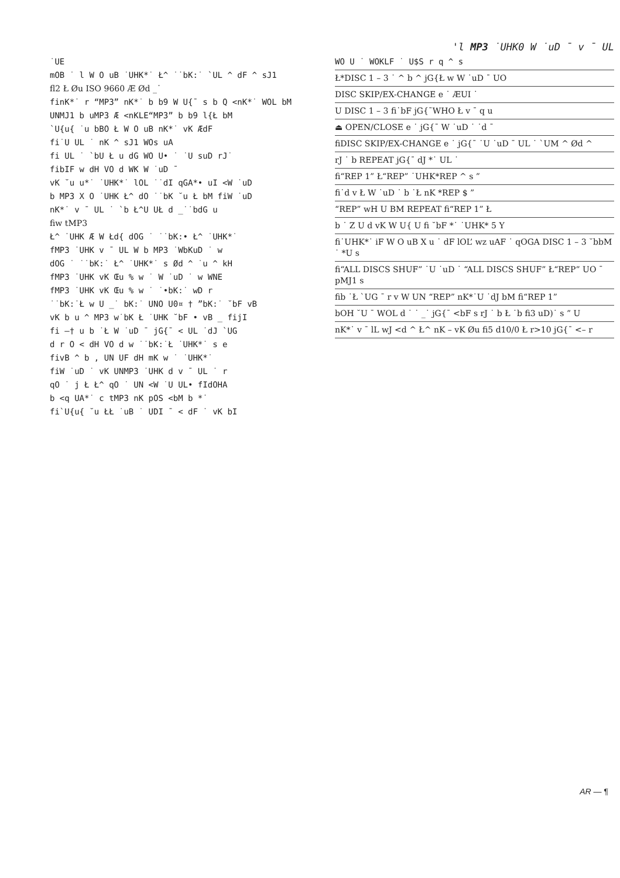'l MP3 ˙UHK0 W ˙uD ¯ v ¯ UL
˙UE
mOB ˙ l W O uB ˙UHK*˙ Ł^ ˙˙bK:˙ `UL ^ dF ^ sJ1
fl2 Ł Øu ISO 9660 Æ Ød _˙
finK*˙ r “MP3” nK*˙ b b9 W U{¯ s b Q <nK*˙ WOL bM
UNMJ1 b uMP3 Æ <nKLE“MP3” b b9 l{Ł bM
`U{u{ ˙u bBO Ł W O uB nK*˙ vK ÆdF
fi˙U UL ˙ nK ^ sJ1 WOs uA
fi UL ˙ `bU Ł u dG WO U• ˙ ˙U suD rJ˙
fibIF w dH VO d WK W ˙uD ¯
vK ˘u u*˙ ˙UHK*˙ lOL ˙˙dI qGA*• uI <W ˙uD
b MP3 X O ˙UHK Ł^ dO ˙˙bK ˘u Ł bM fiW ˙uD
nK*˙ v ¯ UL ˙ `b Ł^U UŁ d _˙˙bdG u
fiw tMP3
Ł^ ˙UHK Æ W Łd{ dOG ˙ ˙˙bK:• Ł^ ˙UHK*˙
fMP3 ˙UHK v ¯ UL W b MP3 ˙WbKuD ˙ w
dOG ˙ ˙˙bK:˙ Ł^ ˙UHK*˙ s Ød ^ ˙u ^ kH
fMP3 ˙UHK vK Œu % w ˙ W ˙uD ˙ w WNE
fMP3 ˙UHK vK Œu % w ˙ ˙•bK:˙ wD r
˙˙bK:˙Ł w U _˙ bK:˙ UNO U0¤ † ”bK:˙ ˘bF vB
vK b u ^ MP3 w˙bK Ł ˙UHK ˘bF • vB _ fijI
fi –† u b ˙Ł W ˙uD ¯ jG{¯ < UL ˙dJ `UG
d r O < dH VO d w ˙˙bK:˙Ł ˙UHK*˙ s e
fivB ^ b , UN UF dH mK w ˙ ˙UHK*˙
fiW ˙uD ˙ vK UNMP3 ˙UHK d v ¯ UL ˙ r
qO ˙ j Ł Ł^ qO ˙ UN <W ˙U UL• fIdOHA
b <q UA*˙ c tMP3 nK pOS <bM b *˙
fi`U{u{ ˘u ŁŁ ˙uB ˙ UDI ¯ < dF ˙ vK bI
WO U ˙ WOKLF ˙ U$S r q ^ s
Ł*DISC 1 – 3 ˙ ^ b ^ jG{Ł w W ˙uD ¯ UO
DISC SKIP/EX-CHANGE e ˙ ÆUI ˙
U DISC 1 – 3 fi˙bF jG{¯WHO Ł v ¯ q u
⏏ OPEN/CLOSE e ˙ jG{¯ W ˙uD ˙ ˙d ¯
fiDISC SKIP/EX-CHANGE e ˙ jG{¯ ˙U ˙uD ¯ UL ˙ `UM ^ Ød ^
rJ ˙ b REPEAT jG{¯ dJ *˙ UL ˙
fi“REP 1” Ł“REP” ˙UHK*REP ^ s ”
fi˙d v Ł W ˙uD ˙ b ˙Ł nK *REP $ ”
“REP” wH U BM REPEAT fi“REP 1” Ł
b ˙ Z U d vK W U{ U fi ˘bF *˙ ˙UHK* 5 Y
fi˙UHK*˙ iF W O uB X u ˙ dF lOL’ wz uAF ˙ qOGA DISC 1 – 3 ˘bbM ˙ *U s
fi“ALL DISCS SHUF” ˙U ˙uD ˙ “ALL DISCS SHUF” Ł“REP” UO ¯ pMJ1 s
fib ˙Ł `UG ¯ r v W UN “REP” nK*˙U ˙dJ bM fi“REP 1”
bOH ˘U ¯ WOL d ˙ ˙ _˙ jG{¯ <bF s rJ ˙ b Ł ˙b fi3 uD)˙ s ” U
nK*˙ v ¯ lL wJ <d ^ Ł^ nK – vK Øu fi5 d10/0 Ł r>10 jG{¯ <– r
AR — ¶